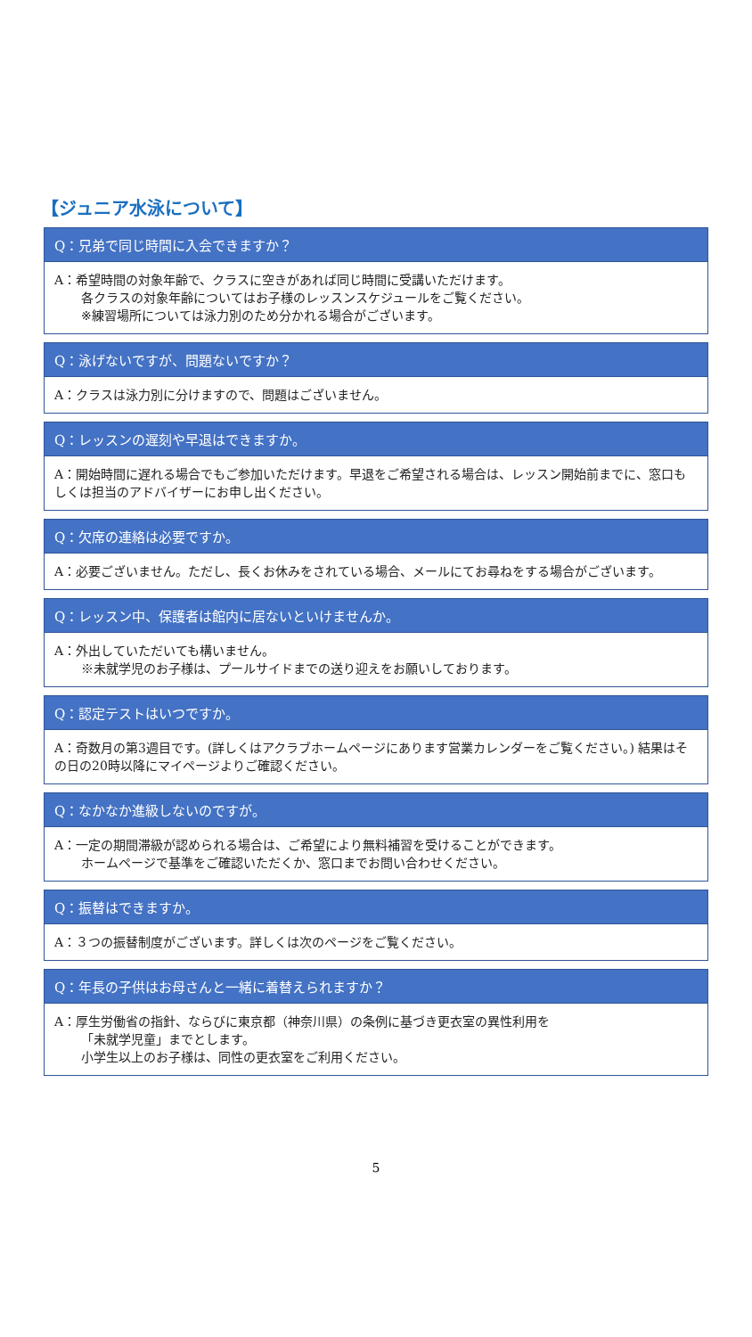【ジュニア水泳について】
Q：兄弟で同じ時間に入会できますか？
A：希望時間の対象年齢で、クラスに空きがあれば同じ時間に受講いただけます。
各クラスの対象年齢についてはお子様のレッスンスケジュールをご覧ください。
※練習場所については泳力別のため分かれる場合がございます。
Q：泳げないですが、問題ないですか？
A：クラスは泳力別に分けますので、問題はございません。
Q：レッスンの遅刻や早退はできますか。
A：開始時間に遅れる場合でもご参加いただけます。早退をご希望される場合は、レッスン開始前までに、窓口もしくは担当のアドバイザーにお申し出ください。
Q：欠席の連絡は必要ですか。
A：必要ございません。ただし、長くお休みをされている場合、メールにてお尋ねをする場合がございます。
Q：レッスン中、保護者は館内に居ないといけませんか。
A：外出していただいても構いません。
※未就学児のお子様は、プールサイドまでの送り迎えをお願いしております。
Q：認定テストはいつですか。
A：奇数月の第3週目です。(詳しくはアクラブホームページにあります営業カレンダーをご覧ください。) 結果はその日の20時以降にマイページよりご確認ください。
Q：なかなか進級しないのですが。
A：一定の期間滞級が認められる場合は、ご希望により無料補習を受けることができます。
ホームページで基準をご確認いただくか、窓口までお問い合わせください。
Q：振替はできますか。
A：３つの振替制度がございます。詳しくは次のページをご覧ください。
Q：年長の子供はお母さんと一緒に着替えられますか？
A：厚生労働省の指針、ならびに東京都（神奈川県）の条例に基づき更衣室の異性利用を
「未就学児童」までとします。
小学生以上のお子様は、同性の更衣室をご利用ください。
5